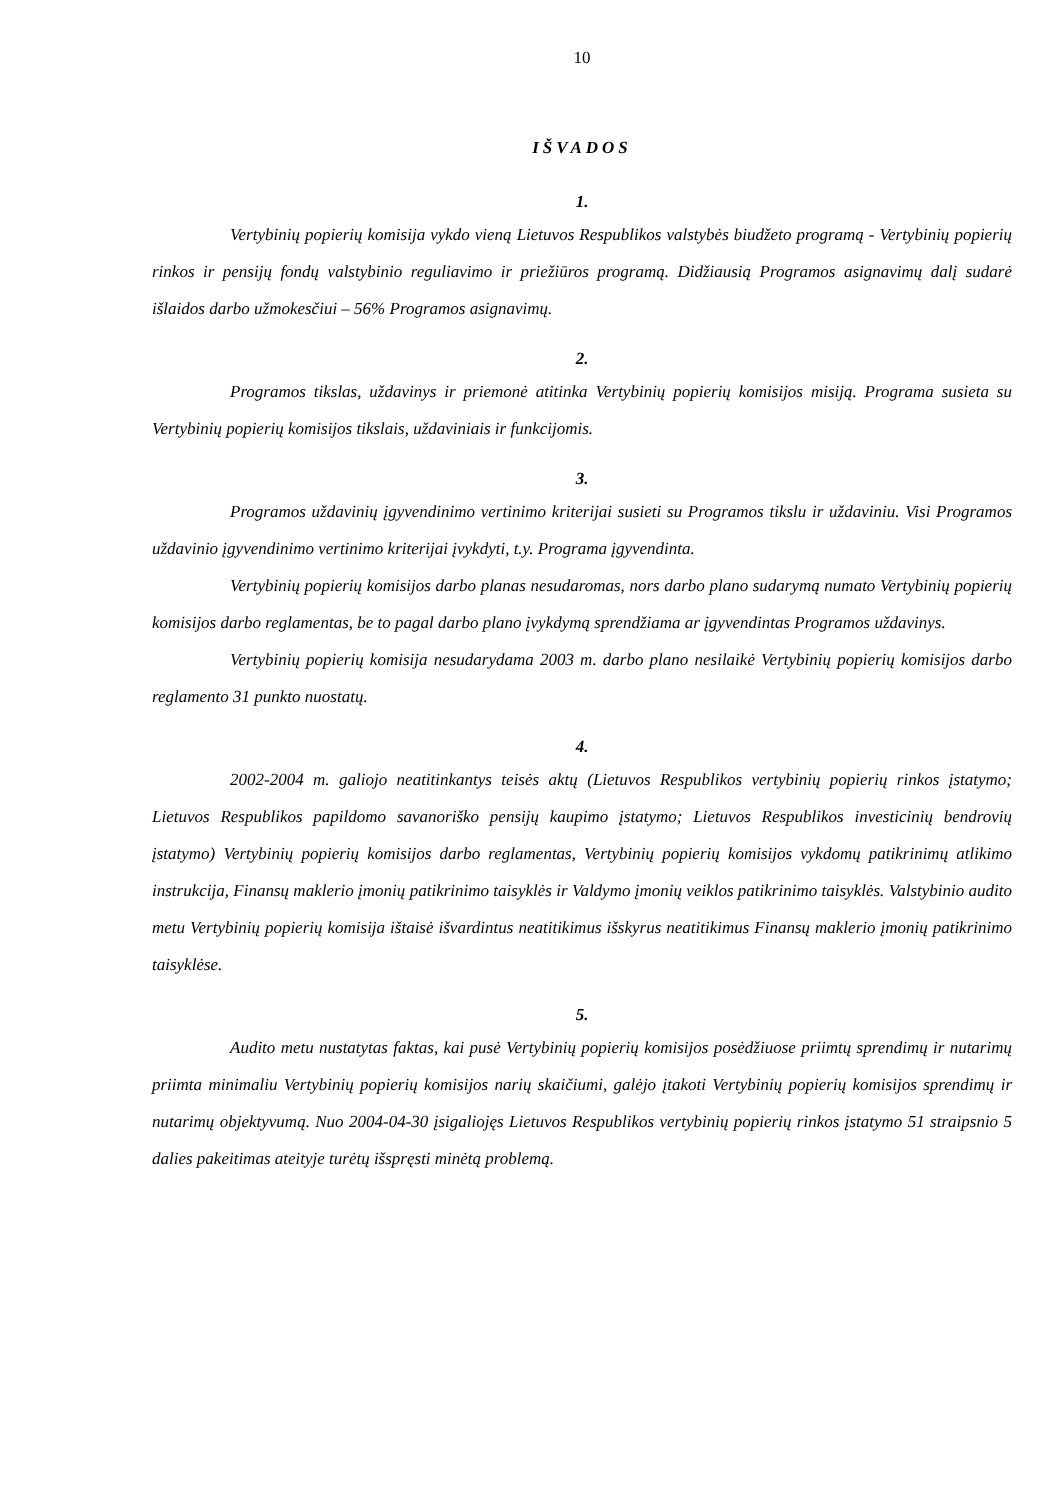10
IŠVADOS
1.
Vertybinių popierių komisija vykdo vieną Lietuvos Respublikos valstybės biudžeto programą - Vertybinių popierių rinkos ir pensijų fondų valstybinio reguliavimo ir priežiūros programą. Didžiausią Programos asignavimų dalį sudarė išlaidos darbo užmokesčiui – 56% Programos asignavimų.
2.
Programos tikslas, uždavinys ir priemonė atitinka Vertybinių popierių komisijos misiją. Programa susieta su Vertybinių popierių komisijos tikslais, uždaviniais ir funkcijomis.
3.
Programos uždavinių įgyvendinimo vertinimo kriterijai susieti su Programos tikslu ir uždaviniu. Visi Programos uždavinio įgyvendinimo vertinimo kriterijai įvykdyti, t.y. Programa įgyvendinta.
Vertybinių popierių komisijos darbo planas nesudaromas, nors darbo plano sudarymą numato Vertybinių popierių komisijos darbo reglamentas, be to pagal darbo plano įvykdymą sprendžiama ar įgyvendintas Programos uždavinys.
Vertybinių popierių komisija nesudarydama 2003 m. darbo plano nesilaikė Vertybinių popierių komisijos darbo reglamento 31 punkto nuostatų.
4.
2002-2004 m. galiojo neatitinkantys teisės aktų (Lietuvos Respublikos vertybinių popierių rinkos įstatymo; Lietuvos Respublikos papildomo savanoriško pensijų kaupimo įstatymo; Lietuvos Respublikos investicinių bendrovių įstatymo) Vertybinių popierių komisijos darbo reglamentas, Vertybinių popierių komisijos vykdomų patikrinimų atlikimo instrukcija, Finansų maklerio įmonių patikrinimo taisyklės ir Valdymo įmonių veiklos patikrinimo taisyklės. Valstybinio audito metu Vertybinių popierių komisija ištaisė išvardintus neatitikimus išskyrus neatitikimus Finansų maklerio įmonių patikrinimo taisyklėse.
5.
Audito metu nustatytas faktas, kai pusė Vertybinių popierių komisijos posėdžiuose priimtų sprendimų ir nutarimų priimta minimaliu Vertybinių popierių komisijos narių skaičiumi, galėjo įtakoti Vertybinių popierių komisijos sprendimų ir nutarimų objektyvumą. Nuo 2004-04-30 įsigaliojęs Lietuvos Respublikos vertybinių popierių rinkos įstatymo 51 straipsnio 5 dalies pakeitimas ateityje turėtų išspręsti minėtą problemą.